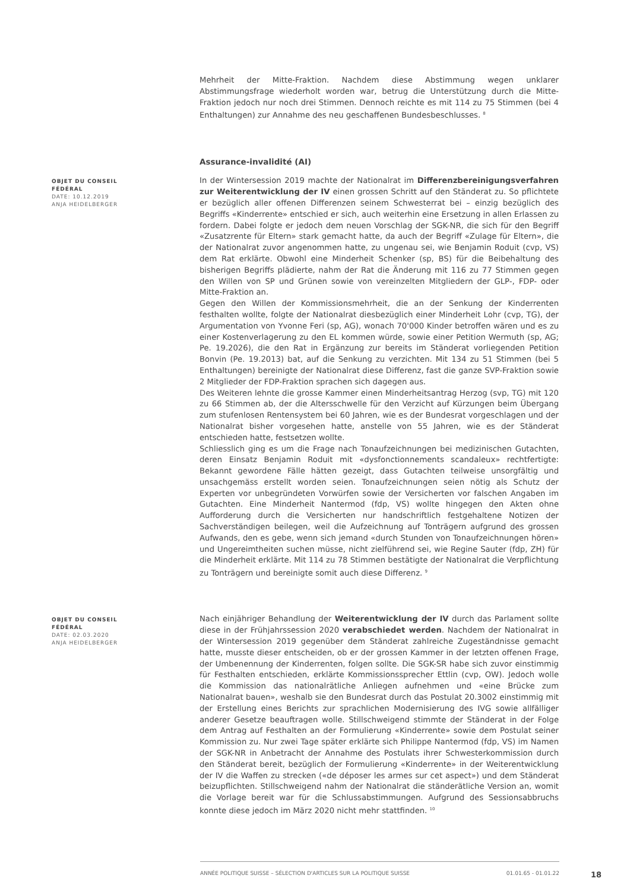Mehrheit der Mitte-Fraktion. Nachdem diese Abstimmung wegen unklarer Abstimmungsfrage wiederholt worden war, betrug die Unterstützung durch die Mitte-Fraktion jedoch nur noch drei Stimmen. Dennoch reichte es mit 114 zu 75 Stimmen (bei 4 Enthaltungen) zur Annahme des neu geschaffenen Bundesbeschlusses. <sup>8</sup>
Assurance-invalidité (AI)
OBJET DU CONSEIL FÉDÉRAL
DATE: 10.12.2019
ANJA HEIDELBERGER
In der Wintersession 2019 machte der Nationalrat im Differenzbereinigungsverfahren zur Weiterentwicklung der IV einen grossen Schritt auf den Ständerat zu. So pflichtete er bezüglich aller offenen Differenzen seinem Schwesterrat bei – einzig bezüglich des Begriffs «Kinderrente» entschied er sich, auch weiterhin eine Ersetzung in allen Erlassen zu fordern. Dabei folgte er jedoch dem neuen Vorschlag der SGK-NR, die sich für den Begriff «Zusatzrente für Eltern» stark gemacht hatte, da auch der Begriff «Zulage für Eltern», die der Nationalrat zuvor angenommen hatte, zu ungenau sei, wie Benjamin Roduit (cvp, VS) dem Rat erklärte. Obwohl eine Minderheit Schenker (sp, BS) für die Beibehaltung des bisherigen Begriffs plädierte, nahm der Rat die Änderung mit 116 zu 77 Stimmen gegen den Willen von SP und Grünen sowie von vereinzelten Mitgliedern der GLP-, FDP- oder Mitte-Fraktion an.
Gegen den Willen der Kommissionsmehrheit, die an der Senkung der Kinderrenten festhalten wollte, folgte der Nationalrat diesbezüglich einer Minderheit Lohr (cvp, TG), der Argumentation von Yvonne Feri (sp, AG), wonach 70'000 Kinder betroffen wären und es zu einer Kostenverlagerung zu den EL kommen würde, sowie einer Petition Wermuth (sp, AG; Pe. 19.2026), die den Rat in Ergänzung zur bereits im Ständerat vorliegenden Petition Bonvin (Pe. 19.2013) bat, auf die Senkung zu verzichten. Mit 134 zu 51 Stimmen (bei 5 Enthaltungen) bereinigte der Nationalrat diese Differenz, fast die ganze SVP-Fraktion sowie 2 Mitglieder der FDP-Fraktion sprachen sich dagegen aus.
Des Weiteren lehnte die grosse Kammer einen Minderheitsantrag Herzog (svp, TG) mit 120 zu 66 Stimmen ab, der die Altersschwelle für den Verzicht auf Kürzungen beim Übergang zum stufenlosen Rentensystem bei 60 Jahren, wie es der Bundesrat vorgeschlagen und der Nationalrat bisher vorgesehen hatte, anstelle von 55 Jahren, wie es der Ständerat entschieden hatte, festsetzen wollte.
Schliesslich ging es um die Frage nach Tonaufzeichnungen bei medizinischen Gutachten, deren Einsatz Benjamin Roduit mit «dysfonctionnements scandaleux» rechtfertigte: Bekannt gewordene Fälle hätten gezeigt, dass Gutachten teilweise unsorgfältig und unsachgemäss erstellt worden seien. Tonaufzeichnungen seien nötig als Schutz der Experten vor unbegründeten Vorwürfen sowie der Versicherten vor falschen Angaben im Gutachten. Eine Minderheit Nantermod (fdp, VS) wollte hingegen den Akten ohne Aufforderung durch die Versicherten nur handschriftlich festgehaltene Notizen der Sachverständigen beilegen, weil die Aufzeichnung auf Tonträgern aufgrund des grossen Aufwands, den es gebe, wenn sich jemand «durch Stunden von Tonaufzeichnungen hören» und Ungereimtheiten suchen müsse, nicht zielführend sei, wie Regine Sauter (fdp, ZH) für die Minderheit erklärte. Mit 114 zu 78 Stimmen bestätigte der Nationalrat die Verpflichtung zu Tonträgern und bereinigte somit auch diese Differenz. <sup>9</sup>
OBJET DU CONSEIL FÉDÉRAL
DATE: 02.03.2020
ANJA HEIDELBERGER
Nach einjähriger Behandlung der Weiterentwicklung der IV durch das Parlament sollte diese in der Frühjahrssession 2020 verabschiedet werden. Nachdem der Nationalrat in der Wintersession 2019 gegenüber dem Ständerat zahlreiche Zugeständnisse gemacht hatte, musste dieser entscheiden, ob er der grossen Kammer in der letzten offenen Frage, der Umbenennung der Kinderrenten, folgen sollte. Die SGK-SR habe sich zuvor einstimmig für Festhalten entschieden, erklärte Kommissionssprecher Ettlin (cvp, OW). Jedoch wolle die Kommission das nationalrätliche Anliegen aufnehmen und «eine Brücke zum Nationalrat bauen», weshalb sie den Bundesrat durch das Postulat 20.3002 einstimmig mit der Erstellung eines Berichts zur sprachlichen Modernisierung des IVG sowie allfälliger anderer Gesetze beauftragen wolle. Stillschweigend stimmte der Ständerat in der Folge dem Antrag auf Festhalten an der Formulierung «Kinderrente» sowie dem Postulat seiner Kommission zu. Nur zwei Tage später erklärte sich Philippe Nantermod (fdp, VS) im Namen der SGK-NR in Anbetracht der Annahme des Postulats ihrer Schwesterkommission durch den Ständerat bereit, bezüglich der Formulierung «Kinderrente» in der Weiterentwicklung der IV die Waffen zu strecken («de déposer les armes sur cet aspect») und dem Ständerat beizupflichten. Stillschweigend nahm der Nationalrat die ständerätliche Version an, womit die Vorlage bereit war für die Schlussabstimmungen. Aufgrund des Sessionsabbruchs konnte diese jedoch im März 2020 nicht mehr stattfinden. <sup>10</sup>
ANNÉE POLITIQUE SUISSE – SÉLECTION D'ARTICLES SUR LA POLITIQUE SUISSE 01.01.65 - 01.01.22
18